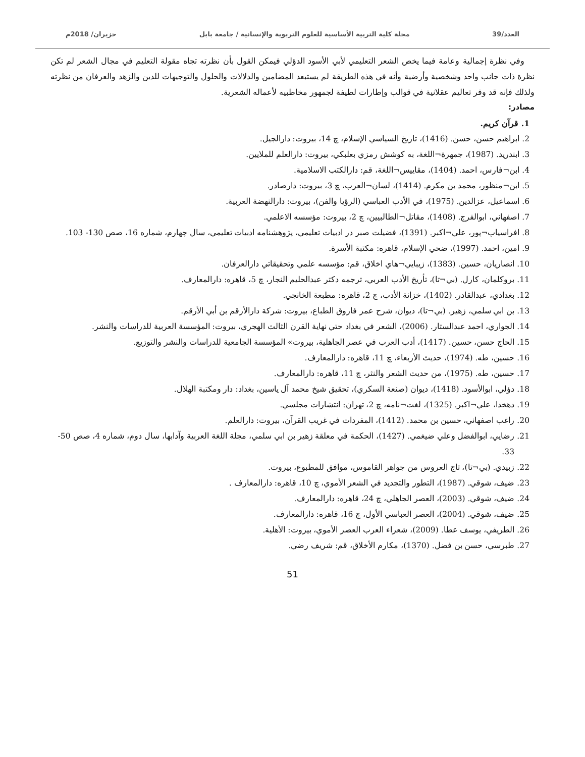العدد/39 مجلة كلية التربية الأساسية للعلوم التربوية والإنسانية / جامعة بابل حزيران/ 2018م
وفي نظرة إجمالية وعامة فيما يخص الشعر التعليمي لأبي الأسود الدؤلي فيمكن القول بأن نظرته تجاه مقولة التعليم في مجال الشعر لم تكن نظرة ذات جانب واحد وشخصية وأرضية وأنه في هذه الطريقة لم يستبعد المضامين والدلالات والحلول والتوجيهات للدين والزهد والعرفان من نظرته ولذلك فإنه قد وفر تعاليم عقلانية في قوالب وإطارات لطيفة لجمهور مخاطبيه لأعماله الشعرية.
مصادر:
1. قرآن كريم.
2. ابراهيم حسن، حسن. (1416)، تاريخ السياسي الإسلام، چ 14، بيروت: دارالجيل.
3. ابندريد. (1987)، جمهرة¬اللغة، به كوشش رمزي بعلبكي، بيروت: دارالعلم للملايين.
4. ابن¬فارس، احمد. (1404)، مقاييس¬اللغة، قم: دارالكتب الاسلامية.
5. ابن¬منظور، محمد بن مكرم. (1414)، لسان¬العرب، چ 3، بيروت: دارصادر.
6. اسماعيل، عزالدين. (1975)، في الأدب العباسي (الرؤيا والفن)، بيروت: دارالنهضة العربية.
7. اصفهاني، ابوالفرج. (1408)، مقاتل¬الطالبيين، چ 2، بيروت: مؤسسه الاعلمي.
8. افراسياب¬پور، علي¬اكبر. (1391)، فضيلت صبر در ادبيات تعليمي، پژوهشنامه ادبيات تعليمي، سال چهارم، شماره 16، صص 130- 103.
9. امين، احمد. (1997)، ضحي الإسلام، قاهره: مكتبة الأسرة.
10. انصاريان، حسين. (1383)، زيبايي¬هاي اخلاق، قم: مؤسسه علمي وتحقيقاتي دارالعرفان.
11. بروكلمان، كارل. (بي¬تا)، تأريخ الأدب العربي، ترجمه دكتر عبدالحليم النجار، چ 5، قاهره: دارالمعارف.
12. بغدادي، عبدالقادر. (1402)، خزانة الأدب، چ 2، قاهره: مطبعة الخانجي.
13. بن ابي سلمي، زهير. (بي¬تا)، ديوان، شرح عمر فاروق الطباع، بيروت: شركة دارالأرقم بن أبي الأرقم.
14. الجواري، احمد عبدالستار. (2006)، الشعر في بغداد حتي نهاية القرن الثالث الهجري، بيروت: المؤسسة العربية للدراسات والنشر.
15. الحاج حسن، حسين. (1417)، أدب العرب في عصر الجاهلية، بيروت» المؤسسة الجامعية للدراسات والنشر والتوزيع.
16. حسين، طه. (1974)، حديث الأربعاء، چ 11، قاهره: دارالمعارف.
17. حسين، طه. (1975)، من حديث الشعر والنثر، چ 11، قاهره: دارالمعارف.
18. دؤلي، ابوالأسود. (1418)، ديوان (صنعة السكري)، تحقيق شيخ محمد آل ياسين، بغداد: دار ومكتبة الهلال.
19. دهخدا، علي¬اكبر. (1325)، لغت¬نامه، چ 2، تهران: انتشارات مجلسي.
20. راغب اصفهاني، حسين بن محمد. (1412)، المفردات في غريب القرآن، بيروت: دارالعلم.
21. رضايي، ابوالفضل وعلي ضيغمي. (1427)، الحكمة في معلقة زهير بن ابي سلمي، مجلة اللغة العربية وآدابها، سال دوم، شماره 4، صص 50- 33.
22. زبيدي. (بي¬تا)، تاج العروس من جواهر القاموس، موافق للمطبوع، بيروت.
23. ضيف، شوقي. (1987)، التطور والتجديد في الشعر الأموي، چ 10، قاهره: دارالمعارف .
24. ضيف، شوقي. (2003)، العصر الجاهلي، چ 24، قاهره: دارالمعارف.
25. ضيف، شوقي. (2004)، العصر العباسي الأول، چ 16، قاهره: دارالمعارف.
26. الطريفي، يوسف عطا. (2009)، شعراء العرب العصر الأموي، بيروت: الأهلية.
27. طبرسي، حسن بن فضل. (1370)، مكارم الأخلاق، قم: شريف رضي.
51